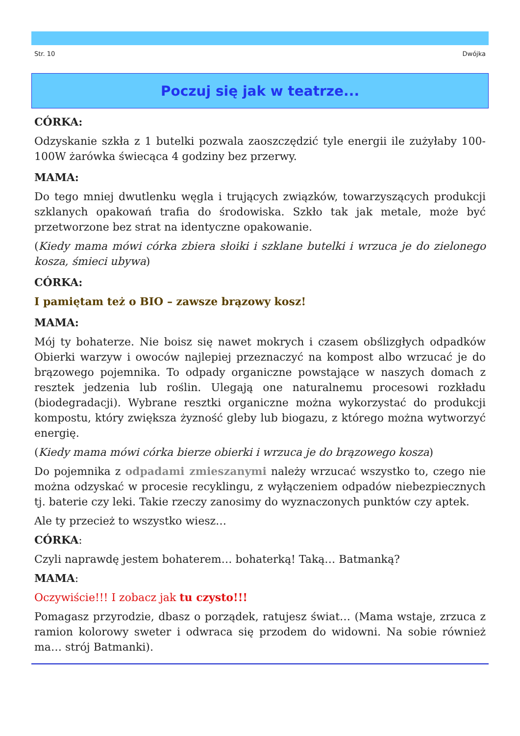Str. 10 Dwójka
Poczuj się jak w teatrze...
CÓRKA:
Odzyskanie szkła z 1 butelki pozwala zaoszczędzić tyle energii ile zużyłaby 100-100W żarówka świecąca 4 godziny bez przerwy.
MAMA:
Do tego mniej dwutlenku węgla i trujących związków, towarzyszących produkcji szklanych opakowań trafia do środowiska. Szkło tak jak metale, może być przetworzone bez strat na identyczne opakowanie.
(Kiedy mama mówi córka zbiera słoiki i szklane butelki i wrzuca je do zielonego kosza, śmieci ubywa)
CÓRKA:
I pamiętam też o BIO – zawsze brązowy kosz!
MAMA:
Mój ty bohaterze. Nie boisz się nawet mokrych i czasem obślizgłych odpadków Obierki warzyw i owoców najlepiej przeznaczyć na kompost albo wrzucać je do brązowego pojemnika. To odpady organiczne powstające w naszych domach z resztek jedzenia lub roślin. Ulegają one naturalnemu procesowi rozkładu (biodegradacji). Wybrane resztki organiczne można wykorzystać do produkcji kompostu, który zwiększa żyzność gleby lub biogazu, z którego można wytworzyć energię.
(Kiedy mama mówi córka bierze obierki i wrzuca je do brązowego kosza)
Do pojemnika z odpadami zmieszanymi należy wrzucać wszystko to, czego nie można odzyskać w procesie recyklingu, z wyłączeniem odpadów niebezpiecznych tj. baterie czy leki. Takie rzeczy zanosimy do wyznaczonych punktów czy aptek.
Ale ty przecież to wszystko wiesz…
CÓRKA:
Czyli naprawdę jestem bohaterem… bohaterką! Taką… Batmanką?
MAMA:
Oczywiście!!! I zobacz jak tu czysto!!!
Pomagasz przyrodzie, dbasz o porządek, ratujesz świat… (Mama wstaje, zrzuca z ramion kolorowy sweter i odwraca się przodem do widowni. Na sobie również ma… strój Batmanki).